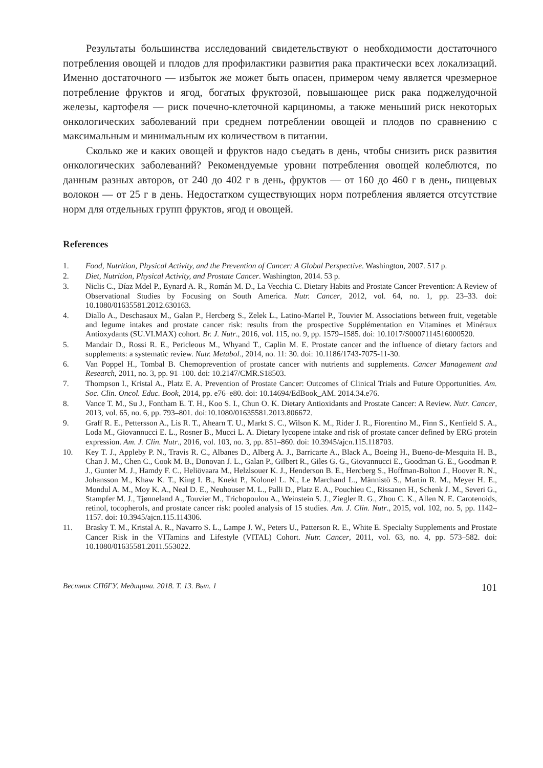Результаты большинства исследований свидетельствуют о необходимости достаточного потребления овощей и плодов для профилактики развития рака практически всех локализаций. Именно достаточного — избыток же может быть опасен, примером чему является чрезмерное потребление фруктов и ягод, богатых фруктозой, повышающее риск рака поджелудочной железы, картофеля — риск почечно-клеточной карциномы, а также меньший риск некоторых онкологических заболеваний при среднем потреблении овощей и плодов по сравнению с максимальным и минимальным их количеством в питании.
Сколько же и каких овощей и фруктов надо съедать в день, чтобы снизить риск развития онкологических заболеваний? Рекомендуемые уровни потребления овощей колеблются, по данным разных авторов, от 240 до 402 г в день, фруктов — от 160 до 460 г в день, пищевых волокон — от 25 г в день. Недостатком существующих норм потребления является отсутствие норм для отдельных групп фруктов, ягод и овощей.
References
1. Food, Nutrition, Physical Activity, and the Prevention of Cancer: A Global Perspective. Washington, 2007. 517 p.
2. Diet, Nutrition, Physical Activity, and Prostate Cancer. Washington, 2014. 53 p.
3. Niclis C., Díaz Mdel P., Eynard A. R., Román M. D., La Vecchia C. Dietary Habits and Prostate Cancer Prevention: A Review of Observational Studies by Focusing on South America. Nutr. Cancer, 2012, vol. 64, no. 1, pp. 23–33. doi: 10.1080/01635581.2012.630163.
4. Diallo A., Deschasaux M., Galan P., Hercberg S., Zelek L., Latino-Martel P., Touvier M. Associations between fruit, vegetable and legume intakes and prostate cancer risk: results from the prospective Supplémentation en Vitamines et Minéraux Antioxydants (SU.VI.MAX) cohort. Br. J. Nutr., 2016, vol. 115, no. 9, pp. 1579–1585. doi: 10.1017/S0007114516000520.
5. Mandair D., Rossi R. E., Pericleous M., Whyand T., Caplin M. E. Prostate cancer and the influence of dietary factors and supplements: a systematic review. Nutr. Metabol., 2014, no. 11: 30. doi: 10.1186/1743-7075-11-30.
6. Van Poppel H., Tombal B. Chemoprevention of prostate cancer with nutrients and supplements. Cancer Management and Research, 2011, no. 3, pp. 91–100. doi: 10.2147/CMR.S18503.
7. Thompson I., Kristal A., Platz E. A. Prevention of Prostate Cancer: Outcomes of Clinical Trials and Future Opportunities. Am. Soc. Clin. Oncol. Educ. Book, 2014, pp. e76–e80. doi: 10.14694/EdBook_AM. 2014.34.e76.
8. Vance T. M., Su J., Fontham E. T. H., Koo S. I., Chun O. K. Dietary Antioxidants and Prostate Cancer: A Review. Nutr. Cancer, 2013, vol. 65, no. 6, pp. 793–801. doi:10.1080/01635581.2013.806672.
9. Graff R. E., Pettersson A., Lis R. T., Ahearn T. U., Markt S. C., Wilson K. M., Rider J. R., Fiorentino M., Finn S., Kenfield S. A., Loda M., Giovannucci E. L., Rosner B., Mucci L. A. Dietary lycopene intake and risk of prostate cancer defined by ERG protein expression. Am. J. Clin. Nutr., 2016, vol. 103, no. 3, pp. 851–860. doi: 10.3945/ajcn.115.118703.
10. Key T. J., Appleby P. N., Travis R. C., Albanes D., Alberg A. J., Barricarte A., Black A., Boeing H., Bueno-de-Mesquita H. B., Chan J. M., Chen C., Cook M. B., Donovan J. L., Galan P., Gilbert R., Giles G. G., Giovannucci E., Goodman G. E., Goodman P. J., Gunter M. J., Hamdy F. C., Heliövaara M., Helzlsouer K. J., Henderson B. E., Hercberg S., Hoffman-Bolton J., Hoover R. N., Johansson M., Khaw K. T., King I. B., Knekt P., Kolonel L. N., Le Marchand L., Männistö S., Martin R. M., Meyer H. E., Mondul A. M., Moy K. A., Neal D. E., Neuhouser M. L., Palli D., Platz E. A., Pouchieu C., Rissanen H., Schenk J. M., Severi G., Stampfer M. J., Tjønneland A., Touvier M., Trichopoulou A., Weinstein S. J., Ziegler R. G., Zhou C. K., Allen N. E. Carotenoids, retinol, tocopherols, and prostate cancer risk: pooled analysis of 15 studies. Am. J. Clin. Nutr., 2015, vol. 102, no. 5, pp. 1142–1157. doi: 10.3945/ajcn.115.114306.
11. Brasky T. M., Kristal A. R., Navarro S. L., Lampe J. W., Peters U., Patterson R. E., White E. Specialty Supplements and Prostate Cancer Risk in the VITamins and Lifestyle (VITAL) Cohort. Nutr. Cancer, 2011, vol. 63, no. 4, pp. 573–582. doi: 10.1080/01635581.2011.553022.
Вестник СПбГУ. Медицина. 2018. Т. 13. Вып. 1 101